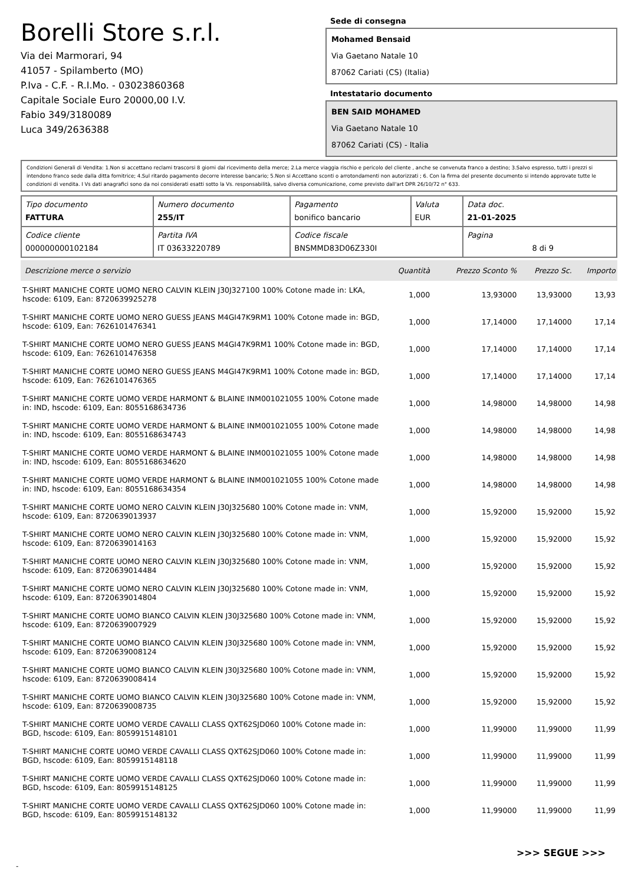Borelli Store s.r.l.
Via dei Marmorari, 94
41057 - Spilamberto (MO)
P.Iva - C.F. - R.I.Mo. - 03023860368
Capitale Sociale Euro 20000,00 I.V.
Fabio 349/3180089
Luca 349/2636388
Sede di consegna
Mohamed Bensaid
Via Gaetano Natale 10
87062 Cariati (CS) (Italia)
Intestatario documento
BEN SAID MOHAMED
Via Gaetano Natale 10
87062 Cariati (CS) - Italia
Condizioni Generali di Vendita: 1.Non si accettano reclami trascorsi 8 giorni dal ricevimento della merce; 2.La merce viaggia rischio e pericolo del cliente , anche se convenuta franco a destino; 3.Salvo espresso, tutti i prezzi si intendono franco sede dalla ditta fornitrice; 4.Sul ritardo pagamento decorre interesse bancario; 5.Non si Accettano sconti o arrotondamenti non autorizzati ; 6. Con la firma del presente documento si intendo approvate tutte le condizioni di vendita. I Vs dati anagrafici sono da noi considerati esatti sotto la Vs. responsabilità, salvo diversa comunicazione, come previsto dall'art DPR 26/10/72 n° 633.
| Tipo documento FATTURA | Numero documento 255/IT | Pagamento bonifico bancario | Valuta EUR | Data doc. 21-01-2025 |
| Codice cliente 000000000102184 | Partita IVA IT 03633220789 | Codice fiscale BNSMMD83D06Z330I | | Pagina 8 di 9 |
| Descrizione merce o servizio | Quantità | Prezzo Sconto % | Prezzo Sc. | Importo |
| --- | --- | --- | --- | --- |
| T-SHIRT MANICHE CORTE UOMO NERO CALVIN KLEIN J30J327100 100% Cotone made in: LKA, hscode: 6109, Ean: 8720639925278 | 1,000 | 13,93000 | 13,93000 | 13,93 |
| T-SHIRT MANICHE CORTE UOMO NERO GUESS JEANS M4GI47K9RM1 100% Cotone made in: BGD, hscode: 6109, Ean: 7626101476341 | 1,000 | 17,14000 | 17,14000 | 17,14 |
| T-SHIRT MANICHE CORTE UOMO NERO GUESS JEANS M4GI47K9RM1 100% Cotone made in: BGD, hscode: 6109, Ean: 7626101476358 | 1,000 | 17,14000 | 17,14000 | 17,14 |
| T-SHIRT MANICHE CORTE UOMO NERO GUESS JEANS M4GI47K9RM1 100% Cotone made in: BGD, hscode: 6109, Ean: 7626101476365 | 1,000 | 17,14000 | 17,14000 | 17,14 |
| T-SHIRT MANICHE CORTE UOMO VERDE HARMONT & BLAINE INM001021055 100% Cotone made in: IND, hscode: 6109, Ean: 8055168634736 | 1,000 | 14,98000 | 14,98000 | 14,98 |
| T-SHIRT MANICHE CORTE UOMO VERDE HARMONT & BLAINE INM001021055 100% Cotone made in: IND, hscode: 6109, Ean: 8055168634743 | 1,000 | 14,98000 | 14,98000 | 14,98 |
| T-SHIRT MANICHE CORTE UOMO VERDE HARMONT & BLAINE INM001021055 100% Cotone made in: IND, hscode: 6109, Ean: 8055168634620 | 1,000 | 14,98000 | 14,98000 | 14,98 |
| T-SHIRT MANICHE CORTE UOMO VERDE HARMONT & BLAINE INM001021055 100% Cotone made in: IND, hscode: 6109, Ean: 8055168634354 | 1,000 | 14,98000 | 14,98000 | 14,98 |
| T-SHIRT MANICHE CORTE UOMO NERO CALVIN KLEIN J30J325680 100% Cotone made in: VNM, hscode: 6109, Ean: 8720639013937 | 1,000 | 15,92000 | 15,92000 | 15,92 |
| T-SHIRT MANICHE CORTE UOMO NERO CALVIN KLEIN J30J325680 100% Cotone made in: VNM, hscode: 6109, Ean: 8720639014163 | 1,000 | 15,92000 | 15,92000 | 15,92 |
| T-SHIRT MANICHE CORTE UOMO NERO CALVIN KLEIN J30J325680 100% Cotone made in: VNM, hscode: 6109, Ean: 8720639014484 | 1,000 | 15,92000 | 15,92000 | 15,92 |
| T-SHIRT MANICHE CORTE UOMO NERO CALVIN KLEIN J30J325680 100% Cotone made in: VNM, hscode: 6109, Ean: 8720639014804 | 1,000 | 15,92000 | 15,92000 | 15,92 |
| T-SHIRT MANICHE CORTE UOMO BIANCO CALVIN KLEIN J30J325680 100% Cotone made in: VNM, hscode: 6109, Ean: 8720639007929 | 1,000 | 15,92000 | 15,92000 | 15,92 |
| T-SHIRT MANICHE CORTE UOMO BIANCO CALVIN KLEIN J30J325680 100% Cotone made in: VNM, hscode: 6109, Ean: 8720639008124 | 1,000 | 15,92000 | 15,92000 | 15,92 |
| T-SHIRT MANICHE CORTE UOMO BIANCO CALVIN KLEIN J30J325680 100% Cotone made in: VNM, hscode: 6109, Ean: 8720639008414 | 1,000 | 15,92000 | 15,92000 | 15,92 |
| T-SHIRT MANICHE CORTE UOMO BIANCO CALVIN KLEIN J30J325680 100% Cotone made in: VNM, hscode: 6109, Ean: 8720639008735 | 1,000 | 15,92000 | 15,92000 | 15,92 |
| T-SHIRT MANICHE CORTE UOMO VERDE CAVALLI CLASS QXT62SJD060 100% Cotone made in: BGD, hscode: 6109, Ean: 8059915148101 | 1,000 | 11,99000 | 11,99000 | 11,99 |
| T-SHIRT MANICHE CORTE UOMO VERDE CAVALLI CLASS QXT62SJD060 100% Cotone made in: BGD, hscode: 6109, Ean: 8059915148118 | 1,000 | 11,99000 | 11,99000 | 11,99 |
| T-SHIRT MANICHE CORTE UOMO VERDE CAVALLI CLASS QXT62SJD060 100% Cotone made in: BGD, hscode: 6109, Ean: 8059915148125 | 1,000 | 11,99000 | 11,99000 | 11,99 |
| T-SHIRT MANICHE CORTE UOMO VERDE CAVALLI CLASS QXT62SJD060 100% Cotone made in: BGD, hscode: 6109, Ean: 8059915148132 | 1,000 | 11,99000 | 11,99000 | 11,99 |
>>> SEGUE >>>
-